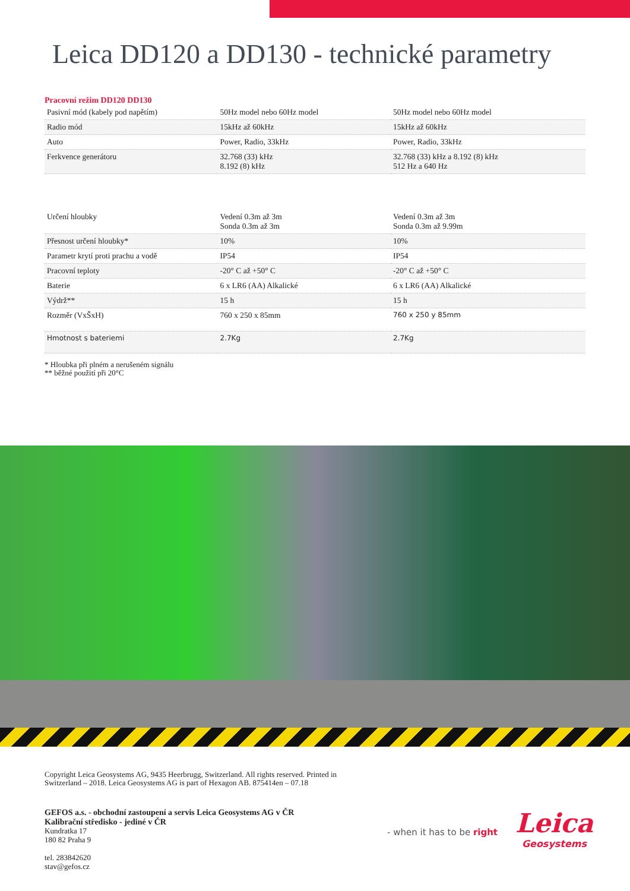Leica DD120 a DD130 - technické parametry
Pracovní režim DD120 DD130
| Pasivní mód (kabely pod napětím) | 50Hz model nebo 60Hz model | 50Hz model nebo 60Hz model |
| Radio mód | 15kHz až 60kHz | 15kHz až 60kHz |
| Auto | Power, Radio, 33kHz | Power, Radio, 33kHz |
| Ferkvence generátoru | 32.768 (33) kHz 8.192 (8) kHz | 32.768 (33) kHz a 8.192 (8) kHz 512 Hz a 640 Hz |
| Určení hloubky | Vedení 0.3m až 3m Sonda 0.3m až 3m | Vedení 0.3m až 3m Sonda 0.3m až 9.99m |
| Přesnost určení hloubky* | 10% | 10% |
| Parametr krytí proti prachu a vodě | IP54 | IP54 |
| Pracovní teploty | -20° C až +50° C | -20° C až +50° C |
| Baterie | 6 x LR6 (AA) Alkalické | 6 x LR6 (AA) Alkalické |
| Výdrž** | 15 h | 15 h |
| Rozměr (VxŠxH) | 760 x 250 x 85mm | 760 x 250 y 85mm |
| Hmotnost s bateriemi | 2.7Kg | 2.7Kg |
* Hloubka při plném a nerušeném signálu
** běžné použití při 20°C
Copyright Leica Geosystems AG, 9435 Heerbrugg, Switzerland. All rights reserved. Printed in
Switzerland – 2018. Leica Geosystems AG is part of Hexagon AB. 875414en – 07.18
GEFOS a.s. - obchodní zastoupení a servis Leica Geosystems AG v ČR
Kalibrační středisko - jediné v ČR
Kundratka 17
180 82 Praha 9
tel. 283842620
stav@gefos.cz
- when it has to be right
Leica
Geosystems